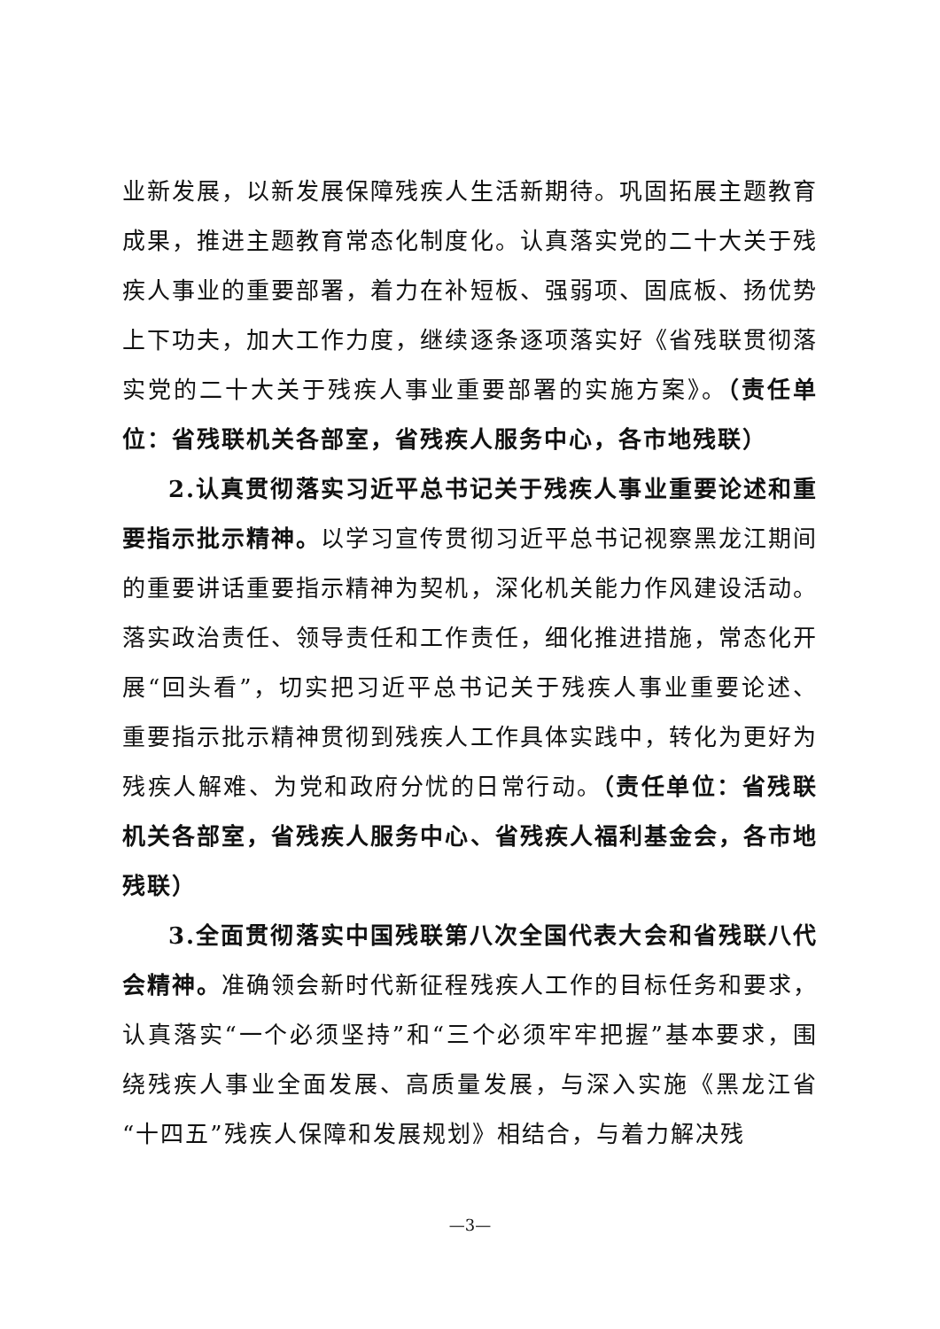业新发展，以新发展保障残疾人生活新期待。巩固拓展主题教育成果，推进主题教育常态化制度化。认真落实党的二十大关于残疾人事业的重要部署，着力在补短板、强弱项、固底板、扬优势上下功夫，加大工作力度，继续逐条逐项落实好《省残联贯彻落实党的二十大关于残疾人事业重要部署的实施方案》。（责任单位：省残联机关各部室，省残疾人服务中心，各市地残联）
2.认真贯彻落实习近平总书记关于残疾人事业重要论述和重要指示批示精神。以学习宣传贯彻习近平总书记视察黑龙江期间的重要讲话重要指示精神为契机，深化机关能力作风建设活动。落实政治责任、领导责任和工作责任，细化推进措施，常态化开展“回头看”，切实把习近平总书记关于残疾人事业重要论述、重要指示批示精神贯彻到残疾人工作具体实践中，转化为更好为残疾人解难、为党和政府分忧的日常行动。（责任单位：省残联机关各部室，省残疾人服务中心、省残疾人福利基金会，各市地残联）
3.全面贯彻落实中国残联第八次全国代表大会和省残联八代会精神。准确领会新时代新征程残疾人工作的目标任务和要求，认真落实“一个必须坚持”和“三个必须牢牢把握”基本要求，围绕残疾人事业全面发展、高质量发展，与深入实施《黑龙江省“十四五”残疾人保障和发展规划》相结合，与着力解决残
—3—